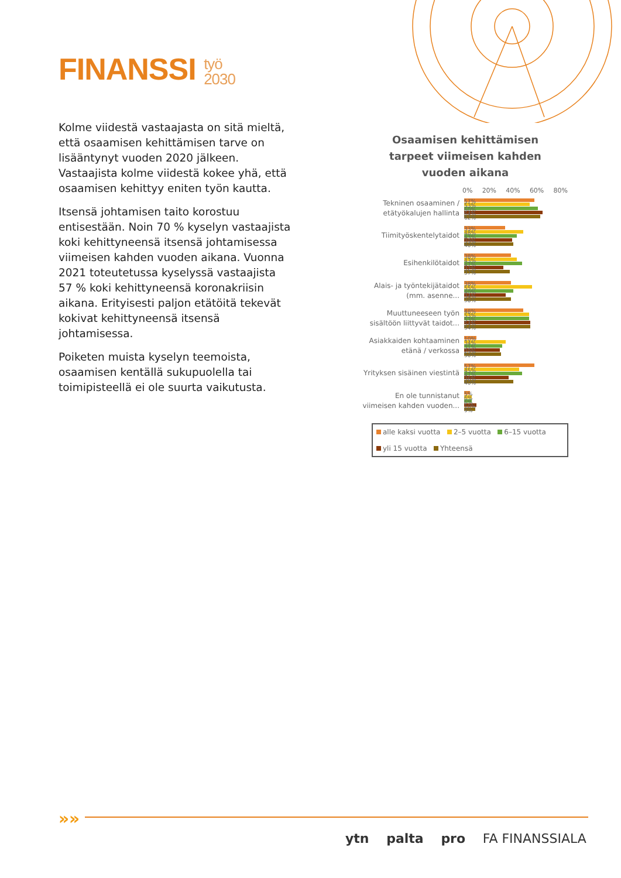FINANSSI työ
2030
Kolme viidestä vastaajasta on sitä mieltä, että osaamisen kehittämisen tarve on lisääntynyt vuoden 2020 jälkeen. Vastaajista kolme viidestä kokee yhä, että osaamisen kehittyy eniten työn kautta.
Itsensä johtamisen taito korostuu entisestään. Noin 70 % kyselyn vastaajista koki kehittyneensä itsensä johtamisessa viimeisen kahden vuoden aikana. Vuonna 2021 toteutetussa kyselyssä vastaajista 57 % koki kehittyneensä koronakriisin aikana. Erityisesti paljon etätöitä tekevät kokivat kehittyneensä itsensä johtamisessa.
Poiketen muista kyselyn teemoista, osaamisen kentällä sukupuolella tai toimipisteellä ei ole suurta vaikutusta.
Osaamisen kehittämisen
tarpeet viimeisen kahden
vuoden aikana
0% 20% 40% 60% 80%
Tekninen osaaminen / etätyökalujen hallinta
57%
53%
60%
64%
62%
Tiimityöskentelytaidot
33%
48%
43%
39%
40%
Esihenkilötaidot
38%
43%
47%
32%
37%
Alais- ja työntekijätaidot (mm. asenne...
38%
55%
40%
34%
38%
Muuttuneeseen työn sisältöön liittyvät taidot...
48%
53%
53%
54%
54%
Asiakkaiden kohtaaminen etänä / verkossa
10%
34%
31%
29%
30%
Yrityksen sisäinen viestintä
57%
45%
47%
36%
40%
En ole tunnistanut viimeisen kahden vuoden...
5%
6%
6%
10%
9%
alle kaksi vuotta 2–5 vuotta 6–15 vuotta
yli 15 vuotta Yhteensä
»»
ytn palta pro FA FINANSSIALA